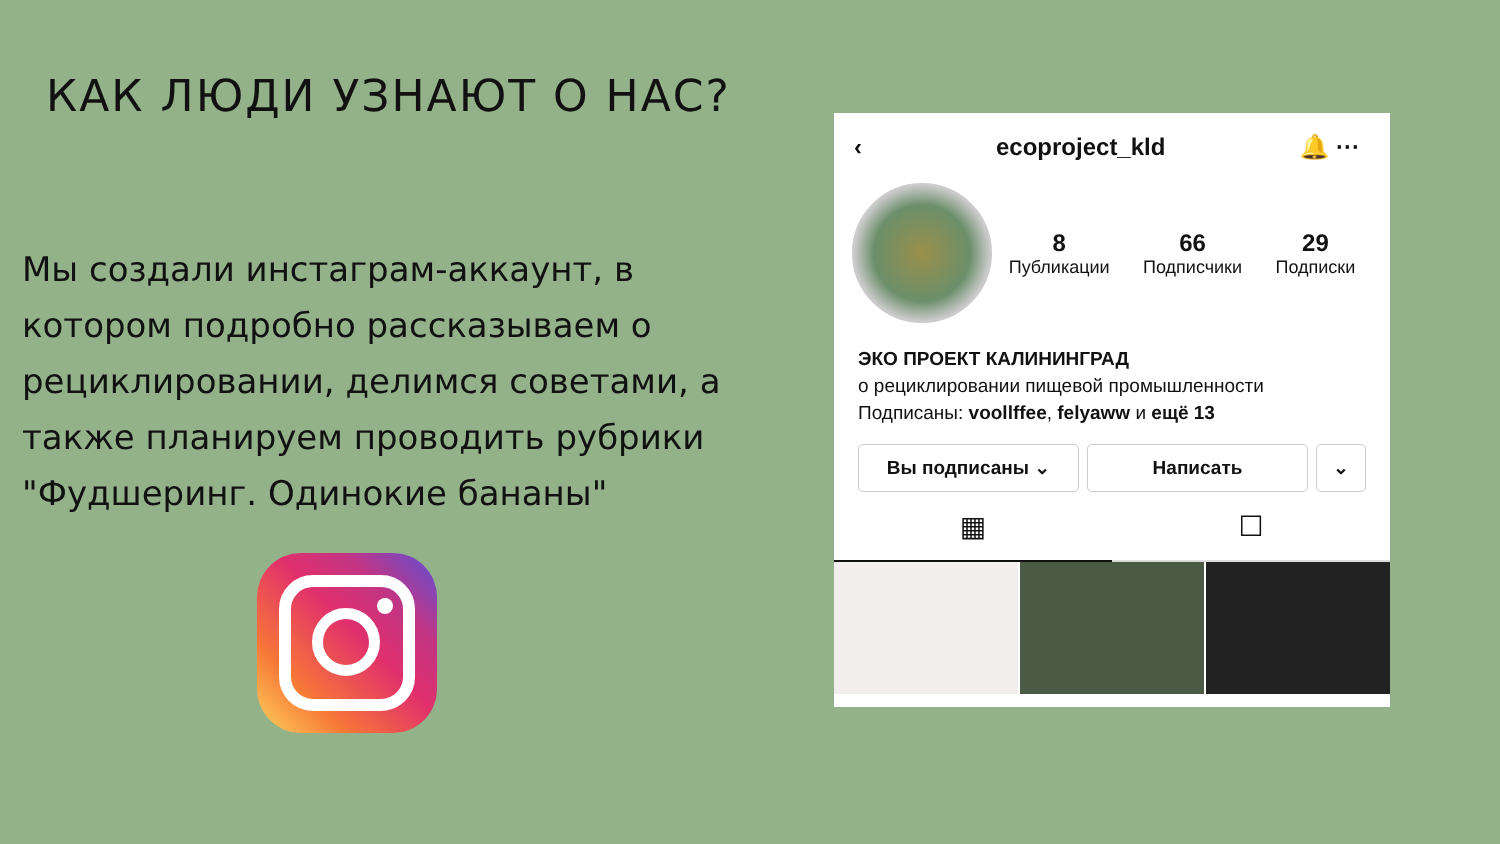КАК ЛЮДИ УЗНАЮТ О НАС?
Мы создали инстаграм-аккаунт, в котором подробно рассказываем о рециклировании, делимся советами, а также планируем проводить рубрики "Фудшеринг. Одинокие бананы"
‹ ecoproject_kld 🔔 ···
8
Публикации
66
Подписчики
29
Подписки
ЭКО ПРОЕКТ КАЛИНИНГРАД
о рециклировании пищевой промышленности
Подписаны: voollffee, felyaww и ещё 13
Вы подписаны ⌄ Написать ⌄
▦ ☐